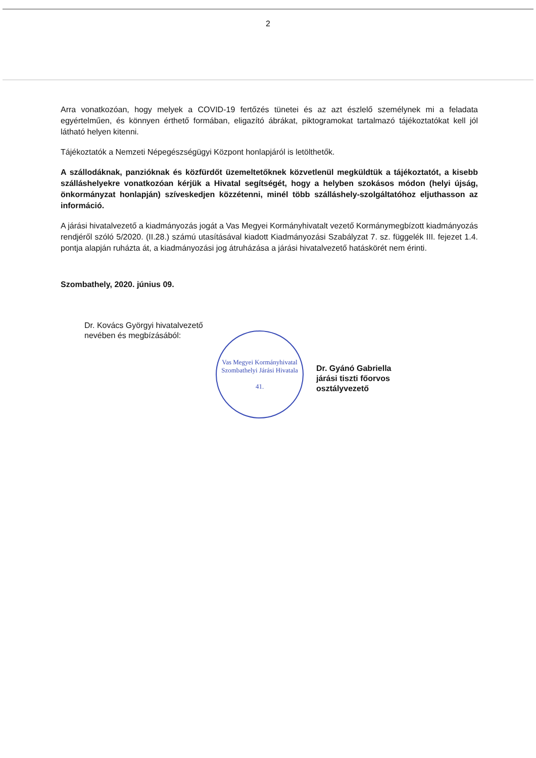2
Arra vonatkozóan, hogy melyek a COVID-19 fertőzés tünetei és az azt észlelő személynek mi a feladata egyértelműen, és könnyen érthető formában, eligazító ábrákat, piktogramokat tartalmazó tájékoztatókat kell jól látható helyen kitenni.
Tájékoztatók a Nemzeti Népegészségügyi Központ honlapjáról is letölthetők.
A szállodáknak, panzióknak és közfürdőt üzemeltetőknek közvetlenül megküldtük a tájékoztatót, a kisebb szálláshelyekre vonatkozóan kérjük a Hivatal segítségét, hogy a helyben szokásos módon (helyi újság, önkormányzat honlapján) szíveskedjen közzétenni, minél több szálláshely-szolgáltatóhoz eljuthasson az információ.
A járási hivatalvezető a kiadmányozás jogát a Vas Megyei Kormányhivatalt vezető Kormánymegbízott kiadmányozás rendjéről szóló 5/2020. (II.28.) számú utasításával kiadott Kiadmányozási Szabályzat 7. sz. függelék III. fejezet 1.4. pontja alapján ruházta át, a kiadmányozási jog átruházása a járási hivatalvezető hatáskörét nem érinti.
Szombathely, 2020. június 09.
Dr. Kovács Györgyi hivatalvezető nevében és megbízásából:
Vas Megyei Kormányhivatal
Szombathelyi Járási Hivatala
41.
Dr. Gyánó Gabriella
járási tiszti főorvos
osztályvezető